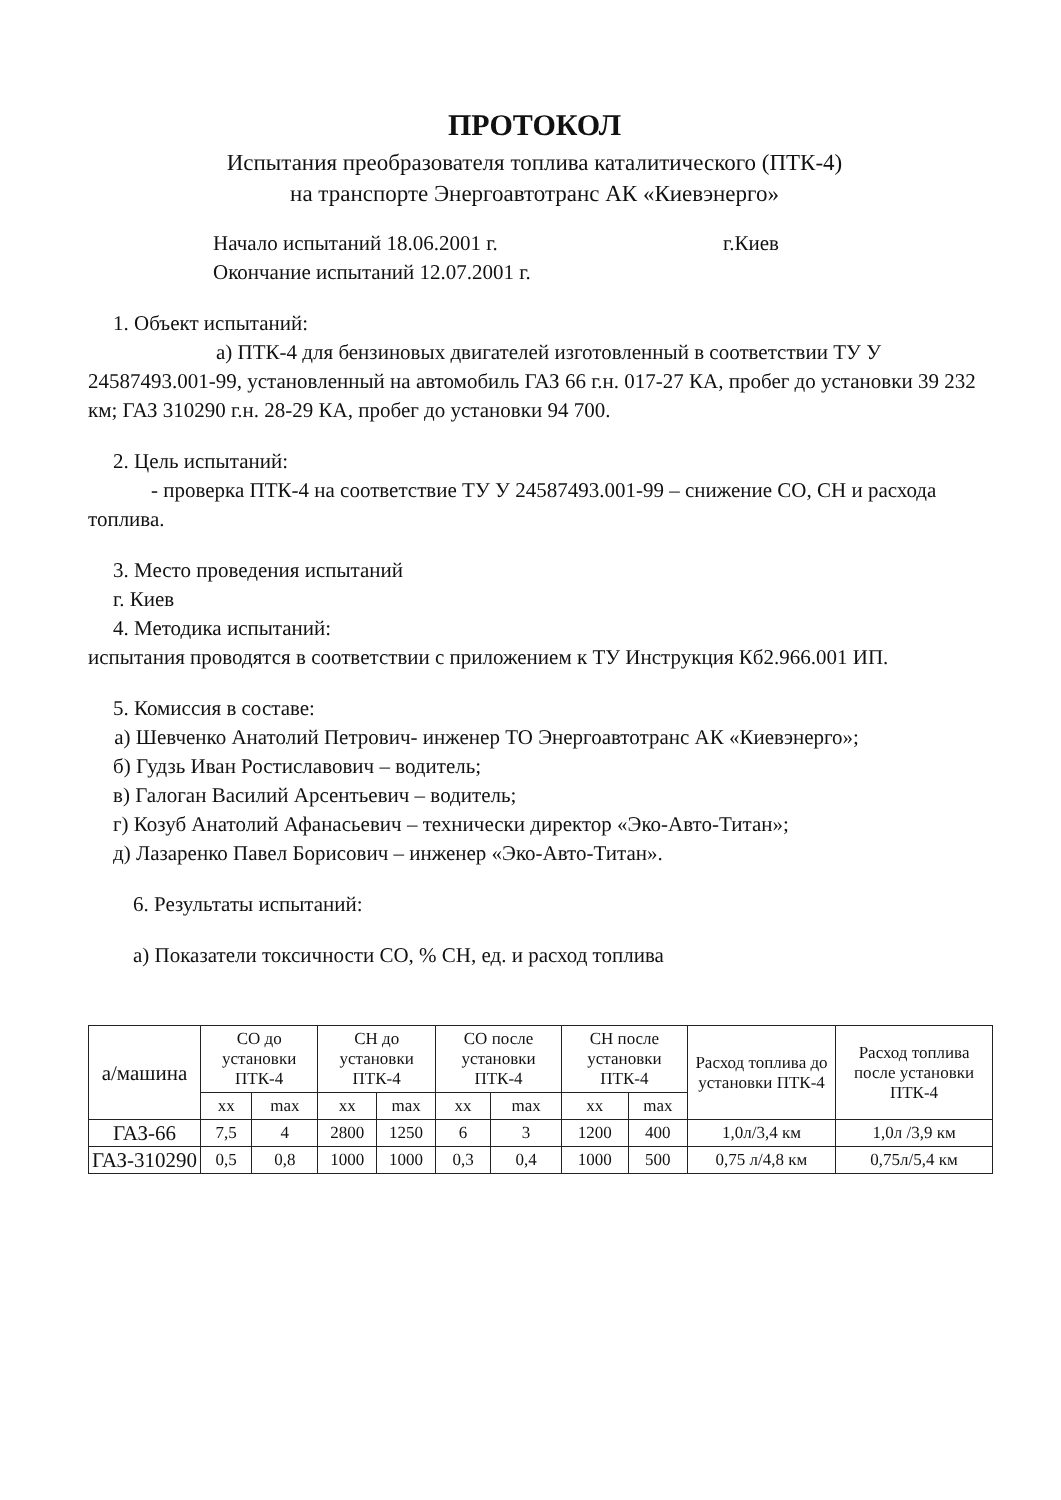ПРОТОКОЛ
Испытания преобразователя топлива каталитического (ПТК-4)
на транспорте Энергоавтотранс АК «Киевэнерго»
Начало испытаний 18.06.2001 г. г.Киев
Окончание испытаний 12.07.2001 г.
1. Объект испытаний:
а) ПТК-4 для бензиновых двигателей изготовленный в соответствии ТУ У 24587493.001-99, установленный на автомобиль ГАЗ 66 г.н. 017-27 КА, пробег до установки 39 232 км; ГАЗ 310290 г.н. 28-29 КА, пробег до установки 94 700.
2. Цель испытаний:
- проверка ПТК-4 на соответствие ТУ У 24587493.001-99 – снижение СО, СН и расхода топлива.
3. Место проведения испытаний
г. Киев
4. Методика испытаний:
испытания проводятся в соответствии с приложением к ТУ Инструкция Кб2.966.001 ИП.
5. Комиссия в составе:
а) Шевченко Анатолий Петрович- инженер ТО Энергоавтотранс АК «Киевэнерго»;
б) Гудзь Иван Ростиславович – водитель;
в) Галоган Василий Арсентьевич – водитель;
г) Козуб Анатолий Афанасьевич – технически директор «Эко-Авто-Титан»;
д) Лазаренко Павел Борисович – инженер «Эко-Авто-Титан».
6. Результаты испытаний:
а) Показатели токсичности СО, % СН, ед. и расход топлива
| а/машина | СО до установки ПТК-4 | | СН до установки ПТК-4 | | СО после установки ПТК-4 | | СН после установки ПТК-4 | | Расход топлива до установки ПТК-4 | Расход топлива после установки ПТК-4 |
| --- | --- | --- | --- | --- | --- | --- | --- | --- | --- | --- |
| | хх | max | хх | max | хх | max | хх | max | | |
| ГАЗ-66 | 7,5 | 4 | 2800 | 1250 | 6 | 3 | 1200 | 400 | 1,0л/3,4 км | 1,0л /3,9 км |
| ГАЗ-310290 | 0,5 | 0,8 | 1000 | 1000 | 0,3 | 0,4 | 1000 | 500 | 0,75 л/4,8 км | 0,75л/5,4 км |